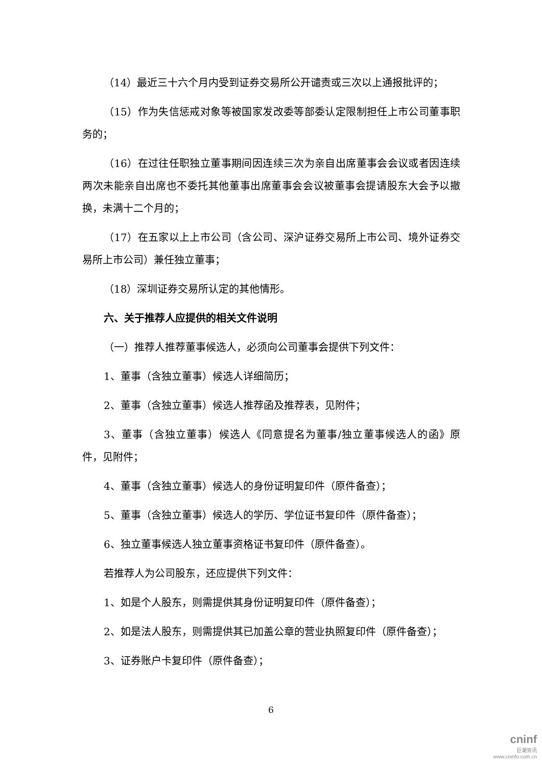（14）最近三十六个月内受到证券交易所公开谴责或三次以上通报批评的；
（15）作为失信惩戒对象等被国家发改委等部委认定限制担任上市公司董事职务的；
（16）在过往任职独立董事期间因连续三次为亲自出席董事会会议或者因连续两次未能亲自出席也不委托其他董事出席董事会会议被董事会提请股东大会予以撤换，未满十二个月的；
（17）在五家以上上市公司（含公司、深沪证券交易所上市公司、境外证券交易所上市公司）兼任独立董事；
（18）深圳证券交易所认定的其他情形。
六、关于推荐人应提供的相关文件说明
（一）推荐人推荐董事候选人，必须向公司董事会提供下列文件：
1、董事（含独立董事）候选人详细简历；
2、董事（含独立董事）候选人推荐函及推荐表，见附件；
3、董事（含独立董事）候选人《同意提名为董事/独立董事候选人的函》原件，见附件；
4、董事（含独立董事）候选人的身份证明复印件（原件备查）；
5、董事（含独立董事）候选人的学历、学位证书复印件（原件备查）；
6、独立董事候选人独立董事资格证书复印件（原件备查）。
若推荐人为公司股东，还应提供下列文件：
1、如是个人股东，则需提供其身份证明复印件（原件备查）；
2、如是法人股东，则需提供其已加盖公章的营业执照复印件（原件备查）；
3、证券账户卡复印件（原件备查）；
6
cninf
巨潮资讯
www.cninfo.com.cn